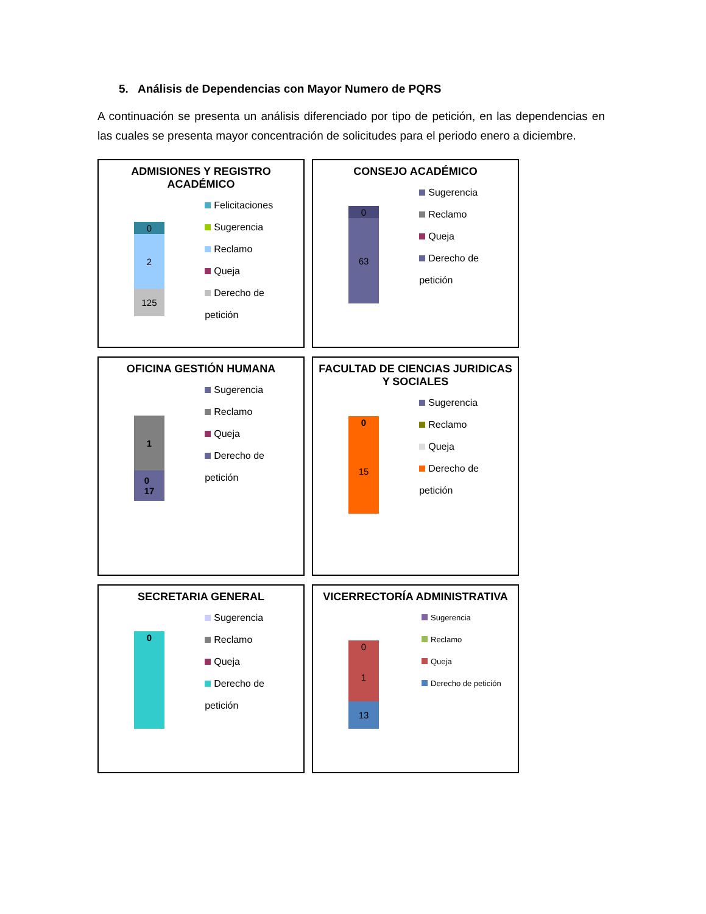5. Análisis de Dependencias con Mayor Numero de PQRS
A continuación se presenta un análisis diferenciado por tipo de petición, en las dependencias en las cuales se presenta mayor concentración de solicitudes para el periodo enero a diciembre.
ADMISIONES Y REGISTRO ACADÉMICO
0
2
125
Felicitaciones
Sugerencia
Reclamo
Queja
Derecho de petición
CONSEJO ACADÉMICO
0
63
Sugerencia
Reclamo
Queja
Derecho de petición
OFICINA GESTIÓN HUMANA
1
0
17
Sugerencia
Reclamo
Queja
Derecho de petición
FACULTAD DE CIENCIAS JURIDICAS Y SOCIALES
0
15
Sugerencia
Reclamo
Queja
Derecho de petición
SECRETARIA GENERAL
0
Sugerencia
Reclamo
Queja
Derecho de petición
VICERRECTORÍA ADMINISTRATIVA
0
1
13
Sugerencia
Reclamo
Queja
Derecho de petición